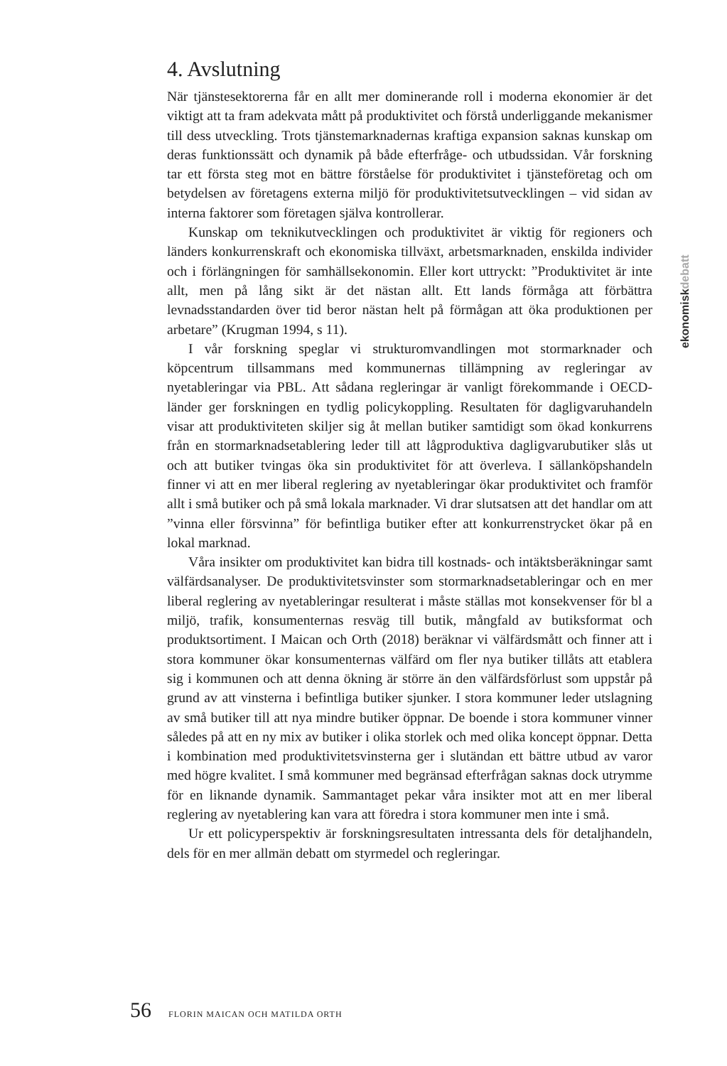4. Avslutning
När tjänstesektorerna får en allt mer dominerande roll i moderna ekonomier är det viktigt att ta fram adekvata mått på produktivitet och förstå underliggande mekanismer till dess utveckling. Trots tjänstemarknadernas kraftiga expansion saknas kunskap om deras funktionssätt och dynamik på både efterfråge- och utbudssidan. Vår forskning tar ett första steg mot en bättre förståelse för produktivitet i tjänsteföretag och om betydelsen av företagens externa miljö för produktivitetsutvecklingen – vid sidan av interna faktorer som företagen själva kontrollerar.
Kunskap om teknikutvecklingen och produktivitet är viktig för regioners och länders konkurrenskraft och ekonomiska tillväxt, arbetsmarknaden, enskilda individer och i förlängningen för samhällsekonomin. Eller kort uttryckt: ”Produktivitet är inte allt, men på lång sikt är det nästan allt. Ett lands förmåga att förbättra levnadsstandarden över tid beror nästan helt på förmågan att öka produktionen per arbetare” (Krugman 1994, s 11).
I vår forskning speglar vi strukturomvandlingen mot stormarknader och köpcentrum tillsammans med kommunernas tillämpning av regleringar av nyetableringar via PBL. Att sådana regleringar är vanligt förekommande i OECD-länder ger forskningen en tydlig policykoppling. Resultaten för dagligvaruhandeln visar att produktiviteten skiljer sig åt mellan butiker samtidigt som ökad konkurrens från en stormarknadsetablering leder till att lågproduktiva dagligvarubutiker slås ut och att butiker tvingas öka sin produktivitet för att överleva. I sällanköpshandeln finner vi att en mer liberal reglering av nyetableringar ökar produktivitet och framför allt i små butiker och på små lokala marknader. Vi drar slutsatsen att det handlar om att ”vinna eller försvinna” för befintliga butiker efter att konkurrenstrycket ökar på en lokal marknad.
Våra insikter om produktivitet kan bidra till kostnads- och intäktsberäkningar samt välfärdsanalyser. De produktivitetsvinster som stormarknadsetableringar och en mer liberal reglering av nyetableringar resulterat i måste ställas mot konsekvenser för bl a miljö, trafik, konsumenternas resväg till butik, mångfald av butiksformat och produktsortiment. I Maican och Orth (2018) beräknar vi välfärdsmått och finner att i stora kommuner ökar konsumenternas välfärd om fler nya butiker tillåts att etablera sig i kommunen och att denna ökning är större än den välfärdsförlust som uppstår på grund av att vinsterna i befintliga butiker sjunker. I stora kommuner leder utslagning av små butiker till att nya mindre butiker öppnar. De boende i stora kommuner vinner således på att en ny mix av butiker i olika storlek och med olika koncept öppnar. Detta i kombination med produktivitetsvinsterna ger i slutändan ett bättre utbud av varor med högre kvalitet. I små kommuner med begränsad efterfrågan saknas dock utrymme för en liknande dynamik. Sammantaget pekar våra insikter mot att en mer liberal reglering av nyetablering kan vara att föredra i stora kommuner men inte i små.
Ur ett policyperspektiv är forskningsresultaten intressanta dels för detaljhandeln, dels för en mer allmän debatt om styrmedel och regleringar.
ekonomiskdebatt
56 FLORIN MAICAN OCH MATILDA ORTH